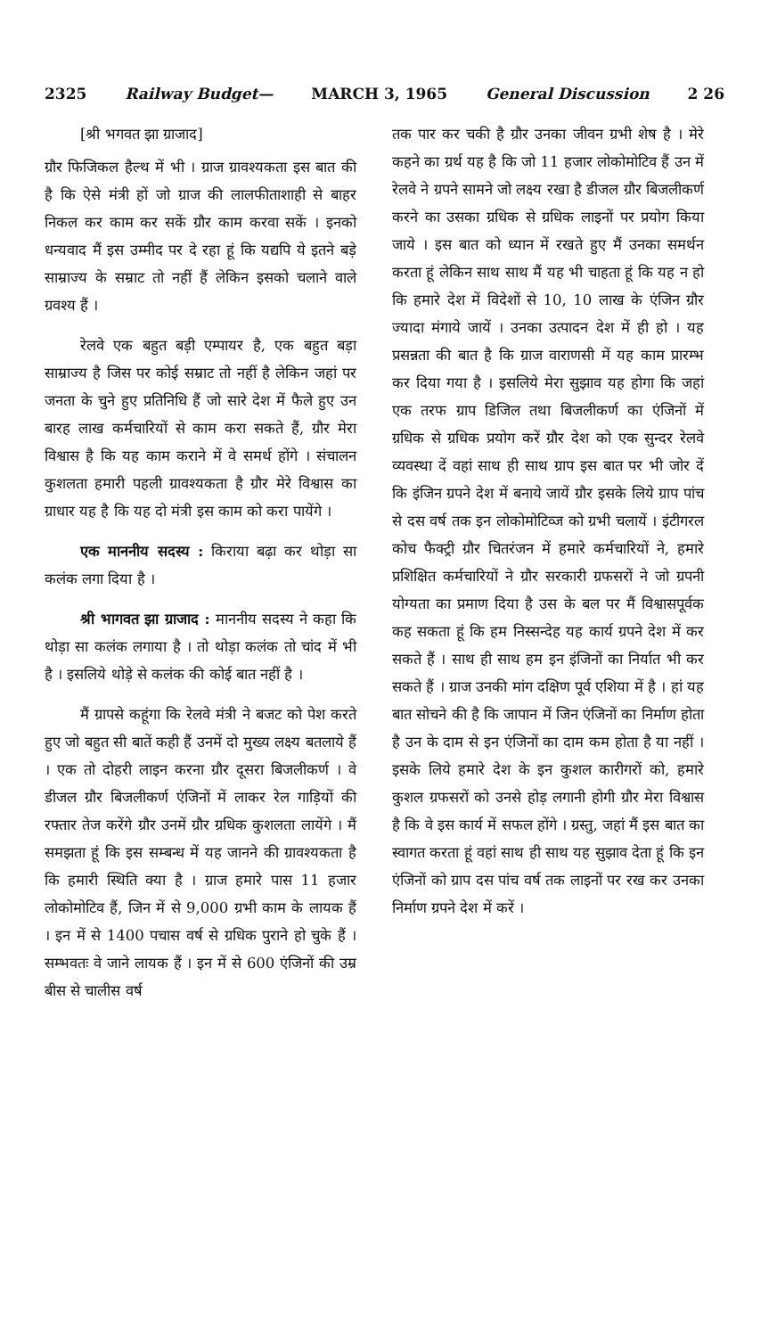2325 Railway Budget— MARCH 3, 1965 General Discussion 2 26
[श्री भगवत झा ग्राजाद]
ग्रौर फिजिकल हैल्थ में भी । ग्राज ग्रावश्यकता इस बात की है कि ऐसे मंत्री हों जो ग्राज की लालफीताशाही से बाहर निकल कर काम कर सकें ग्रौर काम करवा सकें । इनको धन्यवाद मैं इस उम्मीद पर दे रहा हूं कि यद्यपि ये इतने बड़े साम्राज्य के सम्राट तो नहीं हैं लेकिन इसको चलाने वाले ग्रवश्य हैं ।
रेलवे एक बहुत बड़ी एम्पायर है, एक बहुत बड़ा साम्राज्य है जिस पर कोई सम्राट तो नहीं है लेकिन जहां पर जनता के चुने हुए प्रतिनिधि हैं जो सारे देश में फैले हुए उन बारह लाख कर्मचारियों से काम करा सकते हैं, ग्रौर मेरा विश्वास है कि यह काम कराने में वे समर्थ होंगे । संचालन कुशलता हमारी पहली ग्रावश्यकता है ग्रौर मेरे विश्वास का ग्राधार यह है कि यह दो मंत्री इस काम को करा पायेंगे ।
एक माननीय सदस्य : किराया बढ़ा कर थोड़ा सा कलंक लगा दिया है ।
श्री भागवत झा ग्राजाद : माननीय सदस्य ने कहा कि थोड़ा सा कलंक लगाया है । तो थोड़ा कलंक तो चांद में भी है । इसलिये थोड़े से कलंक की कोई बात नहीं है ।
मैं ग्रापसे कहूंगा कि रेलवे मंत्री ने बजट को पेश करते हुए जो बहुत सी बातें कही हैं उनमें दो मुख्य लक्ष्य बतलाये हैं । एक तो दोहरी लाइन करना ग्रौर दूसरा बिजलीकर्ण । वे डीजल ग्रौर बिजलीकर्ण एंजिनों में लाकर रेल गाड़ियों की रफ्तार तेज करेंगे ग्रौर उनमें ग्रौर ग्रधिक कुशलता लायेंगे । मैं समझता हूं कि इस सम्बन्ध में यह जानने की ग्रावश्यकता है कि हमारी स्थिति क्या है । ग्राज हमारे पास 11 हजार लोकोमोटिव हैं, जिन में से 9,000 ग्रभी काम के लायक हैं । इन में से 1400 पचास वर्ष से ग्रधिक पुराने हो चुके हैं । सम्भवतः वे जाने लायक हैं । इन में से 600 एंजिनों की उम्र बीस से चालीस वर्ष
तक पार कर चकी है ग्रौर उनका जीवन ग्रभी शेष है । मेरे कहने का ग्रर्थ यह है कि जो 11 हजार लोकोमोटिव हैं उन में रेलवे ने ग्रपने सामने जो लक्ष्य रखा है डीजल ग्रौर बिजलीकर्ण करने का उसका ग्रधिक से ग्रधिक लाइनों पर प्रयोग किया जाये । इस बात को ध्यान में रखते हुए मैं उनका समर्थन करता हूं लेकिन साथ साथ मैं यह भी चाहता हूं कि यह न हो कि हमारे देश में विदेशों से 10, 10 लाख के एंजिन ग्रौर ज्यादा मंगाये जायें । उनका उत्पादन देश में ही हो । यह प्रसन्नता की बात है कि ग्राज वाराणसी में यह काम प्रारम्भ कर दिया गया है । इसलिये मेरा सुझाव यह होगा कि जहां एक तरफ ग्राप डिजिल तथा बिजलीकर्ण का एंजिनों में ग्रधिक से ग्रधिक प्रयोग करें ग्रौर देश को एक सुन्दर रेलवे व्यवस्था दें वहां साथ ही साथ ग्राप इस बात पर भी जोर दें कि इंजिन ग्रपने देश में बनाये जायें ग्रौर इसके लिये ग्राप पांच से दस वर्ष तक इन लोकोमोटिव्ज को ग्रभी चलायें । इंटीगरल कोच फैक्ट्री ग्रौर चितरंजन में हमारे कर्मचारियों ने, हमारे प्रशिक्षित कर्मचारियों ने ग्रौर सरकारी ग्रफसरों ने जो ग्रपनी योग्यता का प्रमाण दिया है उस के बल पर मैं विश्वासपूर्वक कह सकता हूं कि हम निस्सन्देह यह कार्य ग्रपने देश में कर सकते हैं । साथ ही साथ हम इन इंजिनों का निर्यात भी कर सकते हैं । ग्राज उनकी मांग दक्षिण पूर्व एशिया में है । हां यह बात सोचने की है कि जापान में जिन एंजिनों का निर्माण होता है उन के दाम से इन एंजिनों का दाम कम होता है या नहीं । इसके लिये हमारे देश के इन कुशल कारीगरों को, हमारे कुशल ग्रफसरों को उनसे होड़ लगानी होगी ग्रौर मेरा विश्वास है कि वे इस कार्य में सफल होंगे । ग्रस्तु, जहां मैं इस बात का स्वागत करता हूं वहां साथ ही साथ यह सुझाव देता हूं कि इन एंजिनों को ग्राप दस पांच वर्ष तक लाइनों पर रख कर उनका निर्माण ग्रपने देश में करें ।